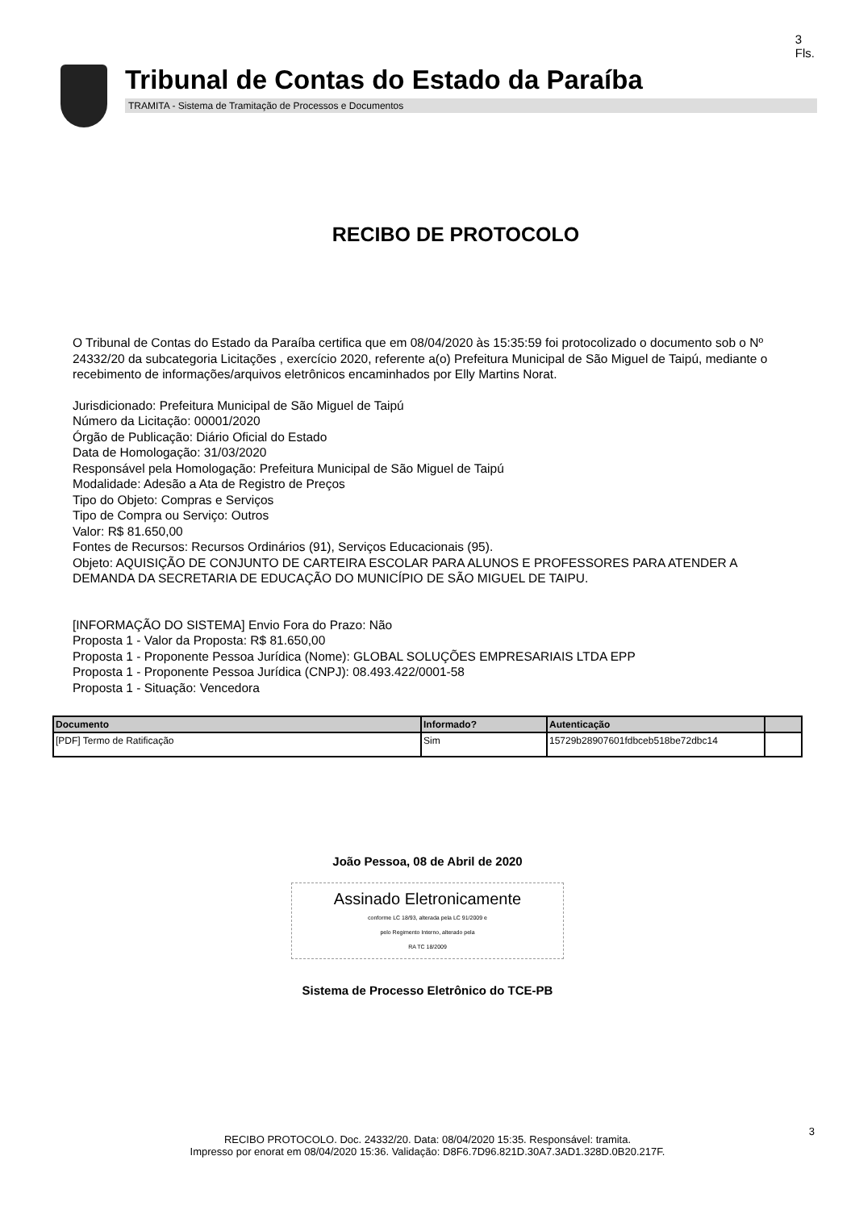3
Fls.
Tribunal de Contas do Estado da Paraíba
TRAMITA - Sistema de Tramitação de Processos e Documentos
RECIBO DE PROTOCOLO
O Tribunal de Contas do Estado da Paraíba certifica que em 08/04/2020 às 15:35:59 foi protocolizado o documento sob o Nº 24332/20 da subcategoria Licitações , exercício 2020, referente a(o) Prefeitura Municipal de São Miguel de Taipú, mediante o recebimento de informações/arquivos eletrônicos encaminhados por Elly Martins Norat.
Jurisdicionado: Prefeitura Municipal de São Miguel de Taipú
Número da Licitação: 00001/2020
Órgão de Publicação: Diário Oficial do Estado
Data de Homologação: 31/03/2020
Responsável pela Homologação: Prefeitura Municipal de São Miguel de Taipú
Modalidade: Adesão a Ata de Registro de Preços
Tipo do Objeto: Compras e Serviços
Tipo de Compra ou Serviço: Outros
Valor: R$ 81.650,00
Fontes de Recursos: Recursos Ordinários (91), Serviços Educacionais (95).
Objeto: AQUISIÇÃO DE CONJUNTO DE CARTEIRA ESCOLAR PARA ALUNOS E PROFESSORES PARA ATENDER A DEMANDA DA SECRETARIA DE EDUCAÇÃO DO MUNICÍPIO DE SÃO MIGUEL DE TAIPU.
[INFORMAÇÃO DO SISTEMA] Envio Fora do Prazo: Não
Proposta 1 - Valor da Proposta: R$ 81.650,00
Proposta 1 - Proponente Pessoa Jurídica (Nome): GLOBAL SOLUÇÕES EMPRESARIAIS LTDA EPP
Proposta 1 - Proponente Pessoa Jurídica (CNPJ): 08.493.422/0001-58
Proposta 1 - Situação: Vencedora
| Documento | Informado? | Autenticação | |
| --- | --- | --- | --- |
| [PDF] Termo de Ratificação | Sim | 15729b28907601fdbceb518be72dbc14 | |
João Pessoa, 08 de Abril de 2020
Assinado Eletronicamente
conforme LC 18/93, alterada pela LC 91/2009 e
pelo Regimento Interno, alterado pela
RA TC 18/2009
Sistema de Processo Eletrônico do TCE-PB
3
RECIBO PROTOCOLO. Doc. 24332/20. Data: 08/04/2020 15:35. Responsável: tramita.
Impresso por enorat em 08/04/2020 15:36. Validação: D8F6.7D96.821D.30A7.3AD1.328D.0B20.217F.